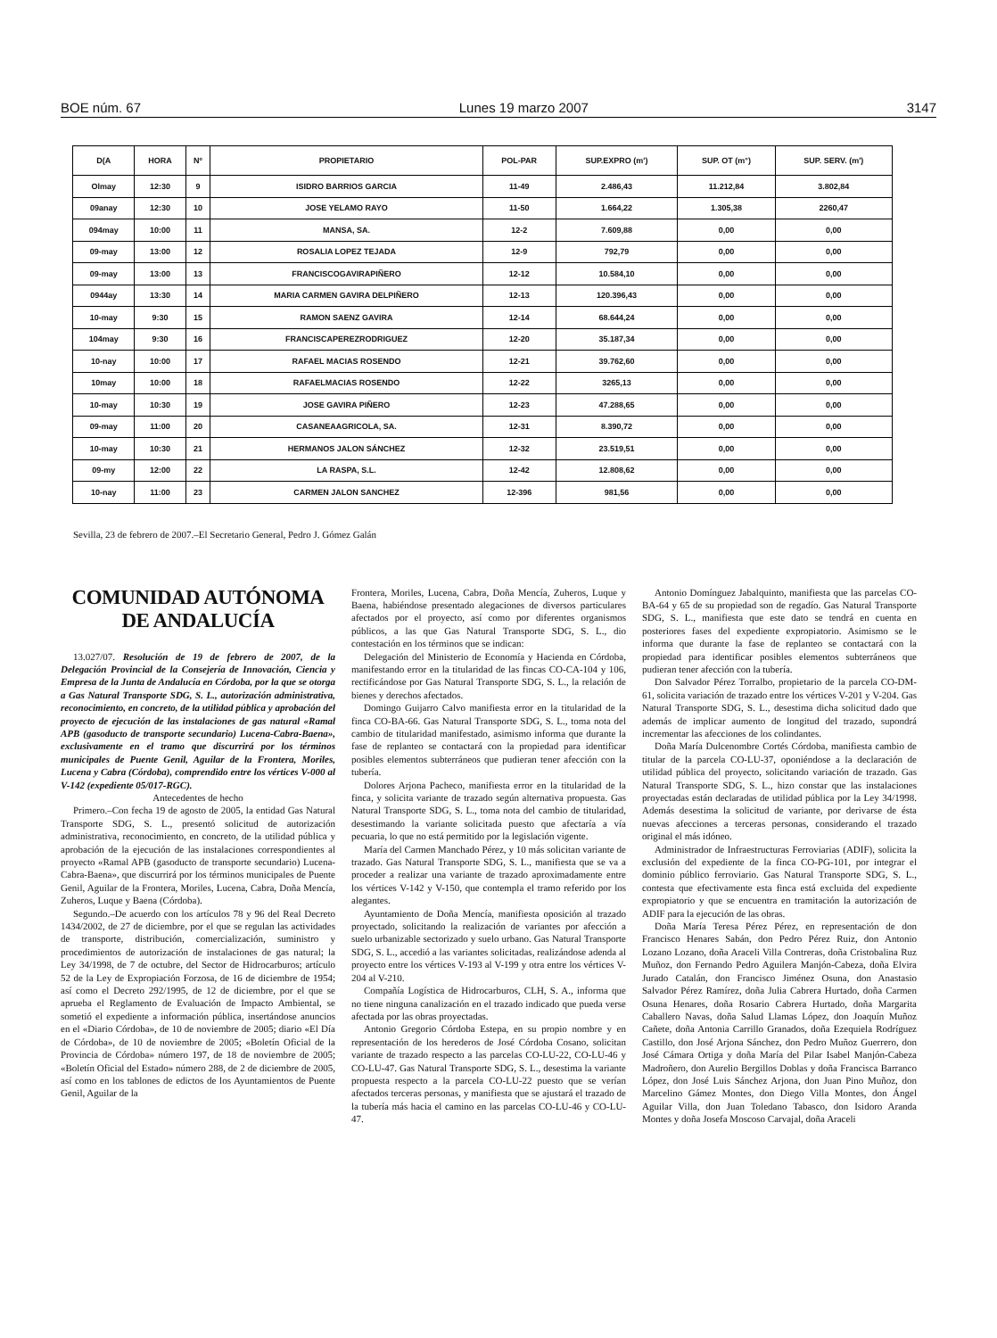BOE núm. 67 Lunes 19 marzo 2007 3147
| D(A | HORA | Nº | PROPIETARIO | POL-PAR | SUP.EXPRO (m') | SUP. OT (m°) | SUP. SERV. (m') |
| --- | --- | --- | --- | --- | --- | --- | --- |
| Olmay | 12:30 | 9 | ISIDRO BARRIOS GARCIA | 11-49 | 2.486,43 | 11.212,84 | 3.802,84 |
| 09anay | 12:30 | 10 | JOSE YELAMO RAYO | 11-50 | 1.664,22 | 1.305,38 | 2260,47 |
| 094may | 10:00 | 11 | MANSA, SA. | 12-2 | 7.609,88 | 0,00 | 0,00 |
| 09-may | 13:00 | 12 | ROSALIA LOPEZ TEJADA | 12-9 | 792,79 | 0,00 | 0,00 |
| 09-may | 13:00 | 13 | FRANCISCOGAVIRAPIÑERO | 12-12 | 10.584,10 | 0,00 | 0,00 |
| 0944ay | 13:30 | 14 | MARIA CARMEN GAVIRA DELPIÑERO | 12-13 | 120.396,43 | 0,00 | 0,00 |
| 10-may | 9:30 | 15 | RAMON SAENZ GAVIRA | 12-14 | 68.644,24 | 0,00 | 0,00 |
| 104may | 9:30 | 16 | FRANCISCAPEREZRODRIGUEZ | 12-20 | 35.187,34 | 0,00 | 0,00 |
| 10-nay | 10:00 | 17 | RAFAEL MACIAS ROSENDO | 12-21 | 39.762,60 | 0,00 | 0,00 |
| 10may | 10:00 | 18 | RAFAELMACIAS ROSENDO | 12-22 | 3265,13 | 0,00 | 0,00 |
| 10-may | 10:30 | 19 | JOSE GAVIRA PIÑERO | 12-23 | 47.288,65 | 0,00 | 0,00 |
| 09-may | 11:00 | 20 | CASANEAAGRICOLA, SA. | 12-31 | 8.390,72 | 0,00 | 0,00 |
| 10-may | 10:30 | 21 | HERMANOS JALON SÁNCHEZ | 12-32 | 23.519,51 | 0,00 | 0,00 |
| 09-my | 12:00 | 22 | LA RASPA, S.L. | 12-42 | 12.808,62 | 0,00 | 0,00 |
| 10-nay | 11:00 | 23 | CARMEN JALON SANCHEZ | 12-396 | 981,56 | 0,00 | 0,00 |
Sevilla, 23 de febrero de 2007.–El Secretario General, Pedro J. Gómez Galán
COMUNIDAD AUTÓNOMA
DE ANDALUCÍA
13.027/07. Resolución de 19 de febrero de 2007, de la Delegación Provincial de la Consejería de Innovación, Ciencia y Empresa de la Junta de Andalucía en Córdoba, por la que se otorga a Gas Natural Transporte SDG, S. L., autorización administrativa, reconocimiento, en concreto, de la utilidad pública y aprobación del proyecto de ejecución de las instalaciones de gas natural «Ramal APB (gasoducto de transporte secundario) Lucena-Cabra-Baena», exclusivamente en el tramo que discurrirá por los términos municipales de Puente Genil, Aguilar de la Frontera, Moriles, Lucena y Cabra (Córdoba), comprendido entre los vértices V-000 al V-142 (expediente 05/017-RGC).
Antecedentes de hecho
Primero.–Con fecha 19 de agosto de 2005, la entidad Gas Natural Transporte SDG, S. L., presentó solicitud de autorización administrativa, reconocimiento, en concreto, de la utilidad pública y aprobación de la ejecución de las instalaciones correspondientes al proyecto «Ramal APB (gasoducto de transporte secundario) Lucena-Cabra-Baena», que discurrirá por los términos municipales de Puente Genil, Aguilar de la Frontera, Moriles, Lucena, Cabra, Doña Mencía, Zuheros, Luque y Baena (Córdoba).
Segundo.–De acuerdo con los artículos 78 y 96 del Real Decreto 1434/2002, de 27 de diciembre, por el que se regulan las actividades de transporte, distribución, comercialización, suministro y procedimientos de autorización de instalaciones de gas natural; la Ley 34/1998, de 7 de octubre, del Sector de Hidrocarburos; artículo 52 de la Ley de Expropiación Forzosa, de 16 de diciembre de 1954; así como el Decreto 292/1995, de 12 de diciembre, por el que se aprueba el Reglamento de Evaluación de Impacto Ambiental, se sometió el expediente a información pública, insertándose anuncios en el «Diario Córdoba», de 10 de noviembre de 2005; diario «El Día de Córdoba», de 10 de noviembre de 2005; «Boletín Oficial de la Provincia de Córdoba» número 197, de 18 de noviembre de 2005; «Boletín Oficial del Estado» número 288, de 2 de diciembre de 2005, así como en los tablones de edictos de los Ayuntamientos de Puente Genil, Aguilar de la
Frontera, Moriles, Lucena, Cabra, Doña Mencía, Zuheros, Luque y Baena, habiéndose presentado alegaciones de diversos particulares afectados por el proyecto, así como por diferentes organismos públicos, a las que Gas Natural Transporte SDG, S. L., dio contestación en los términos que se indican:
Delegación del Ministerio de Economía y Hacienda en Córdoba, manifestando error en la titularidad de las fincas CO-CA-104 y 106, rectificándose por Gas Natural Transporte SDG, S. L., la relación de bienes y derechos afectados.
Domingo Guijarro Calvo manifiesta error en la titularidad de la finca CO-BA-66. Gas Natural Transporte SDG, S. L., toma nota del cambio de titularidad manifestado, asimismo informa que durante la fase de replanteo se contactará con la propiedad para identificar posibles elementos subterráneos que pudieran tener afección con la tubería.
Dolores Arjona Pacheco, manifiesta error en la titularidad de la finca, y solicita variante de trazado según alternativa propuesta. Gas Natural Transporte SDG, S. L., toma nota del cambio de titularidad, desestimando la variante solicitada puesto que afectaría a vía pecuaria, lo que no está permitido por la legislación vigente.
María del Carmen Manchado Pérez, y 10 más solicitan variante de trazado. Gas Natural Transporte SDG, S. L., manifiesta que se va a proceder a realizar una variante de trazado aproximadamente entre los vértices V-142 y V-150, que contempla el tramo referido por los alegantes.
Ayuntamiento de Doña Mencía, manifiesta oposición al trazado proyectado, solicitando la realización de variantes por afección a suelo urbanizable sectorizado y suelo urbano. Gas Natural Transporte SDG, S. L., accedió a las variantes solicitadas, realizándose adenda al proyecto entre los vértices V-193 al V-199 y otra entre los vértices V-204 al V-210.
Compañía Logística de Hidrocarburos, CLH, S. A., informa que no tiene ninguna canalización en el trazado indicado que pueda verse afectada por las obras proyectadas.
Antonio Gregorio Córdoba Estepa, en su propio nombre y en representación de los herederos de José Córdoba Cosano, solicitan variante de trazado respecto a las parcelas CO-LU-22, CO-LU-46 y CO-LU-47. Gas Natural Transporte SDG, S. L., desestima la variante propuesta respecto a la parcela CO-LU-22 puesto que se verían afectados terceras personas, y manifiesta que se ajustará el trazado de la tubería más hacia el camino en las parcelas CO-LU-46 y CO-LU-47.
Antonio Domínguez Jabalquinto, manifiesta que las parcelas CO-BA-64 y 65 de su propiedad son de regadío. Gas Natural Transporte SDG, S. L., manifiesta que este dato se tendrá en cuenta en posteriores fases del expediente expropiatorio. Asimismo se le informa que durante la fase de replanteo se contactará con la propiedad para identificar posibles elementos subterráneos que pudieran tener afección con la tubería.
Don Salvador Pérez Torralbo, propietario de la parcela CO-DM-61, solicita variación de trazado entre los vértices V-201 y V-204. Gas Natural Transporte SDG, S. L., desestima dicha solicitud dado que además de implicar aumento de longitud del trazado, supondrá incrementar las afecciones de los colindantes.
Doña María Dulcenombre Cortés Córdoba, manifiesta cambio de titular de la parcela CO-LU-37, oponiéndose a la declaración de utilidad pública del proyecto, solicitando variación de trazado. Gas Natural Transporte SDG, S. L., hizo constar que las instalaciones proyectadas están declaradas de utilidad pública por la Ley 34/1998. Además desestima la solicitud de variante, por derivarse de ésta nuevas afecciones a terceras personas, considerando el trazado original el más idóneo.
Administrador de Infraestructuras Ferroviarias (ADIF), solicita la exclusión del expediente de la finca CO-PG-101, por integrar el dominio público ferroviario. Gas Natural Transporte SDG, S. L., contesta que efectivamente esta finca está excluida del expediente expropiatorio y que se encuentra en tramitación la autorización de ADIF para la ejecución de las obras.
Doña María Teresa Pérez Pérez, en representación de don Francisco Henares Sabán, don Pedro Pérez Ruiz, don Antonio Lozano Lozano, doña Araceli Villa Contreras, doña Cristobalina Ruz Muñoz, don Fernando Pedro Aguilera Manjón-Cabeza, doña Elvira Jurado Catalán, don Francisco Jiménez Osuna, don Anastasio Salvador Pérez Ramírez, doña Julia Cabrera Hurtado, doña Carmen Osuna Henares, doña Rosario Cabrera Hurtado, doña Margarita Caballero Navas, doña Salud Llamas López, don Joaquín Muñoz Cañete, doña Antonia Carrillo Granados, doña Ezequiela Rodríguez Castillo, don José Arjona Sánchez, don Pedro Muñoz Guerrero, don José Cámara Ortiga y doña María del Pilar Isabel Manjón-Cabeza Madroñero, don Aurelio Bergillos Doblas y doña Francisca Barranco López, don José Luis Sánchez Arjona, don Juan Pino Muñoz, don Marcelino Gámez Montes, don Diego Villa Montes, don Ángel Aguilar Villa, don Juan Toledano Tabasco, don Isidoro Aranda Montes y doña Josefa Moscoso Carvajal, doña Araceli